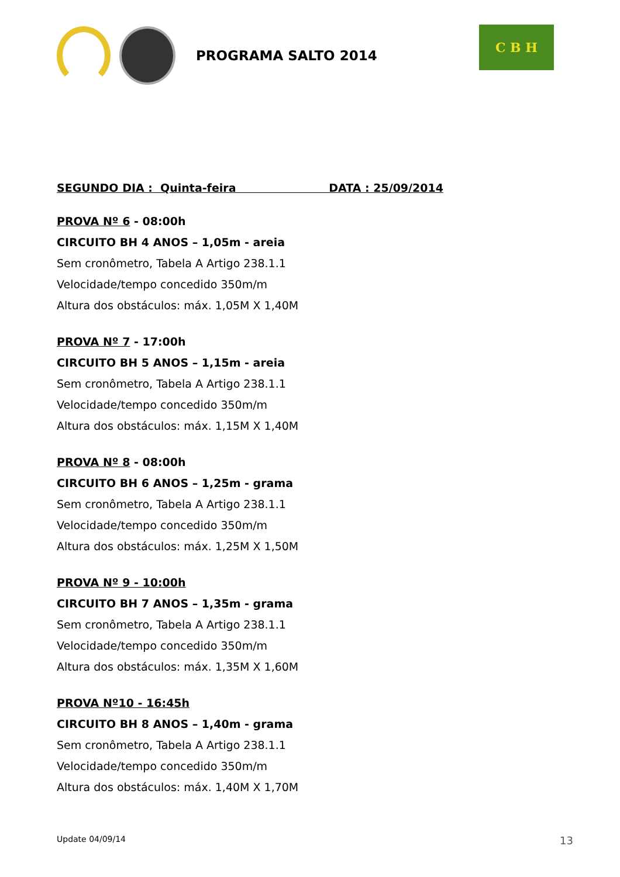PROGRAMA SALTO 2014
C B H
SEGUNDO DIA : Quinta-feira DATA : 25/09/2014
PROVA Nº 6 - 08:00h
CIRCUITO BH 4 ANOS – 1,05m - areia
Sem cronômetro, Tabela A Artigo 238.1.1
Velocidade/tempo concedido 350m/m
Altura dos obstáculos: máx. 1,05M X 1,40M
PROVA Nº 7 - 17:00h
CIRCUITO BH 5 ANOS – 1,15m - areia
Sem cronômetro, Tabela A Artigo 238.1.1
Velocidade/tempo concedido 350m/m
Altura dos obstáculos: máx. 1,15M X 1,40M
PROVA Nº 8 - 08:00h
CIRCUITO BH 6 ANOS – 1,25m - grama
Sem cronômetro, Tabela A Artigo 238.1.1
Velocidade/tempo concedido 350m/m
Altura dos obstáculos: máx. 1,25M X 1,50M
PROVA Nº 9 - 10:00h
CIRCUITO BH 7 ANOS – 1,35m - grama
Sem cronômetro, Tabela A Artigo 238.1.1
Velocidade/tempo concedido 350m/m
Altura dos obstáculos: máx. 1,35M X 1,60M
PROVA Nº10 - 16:45h
CIRCUITO BH 8 ANOS – 1,40m - grama
Sem cronômetro, Tabela A Artigo 238.1.1
Velocidade/tempo concedido 350m/m
Altura dos obstáculos: máx. 1,40M X 1,70M
Update 04/09/14 13